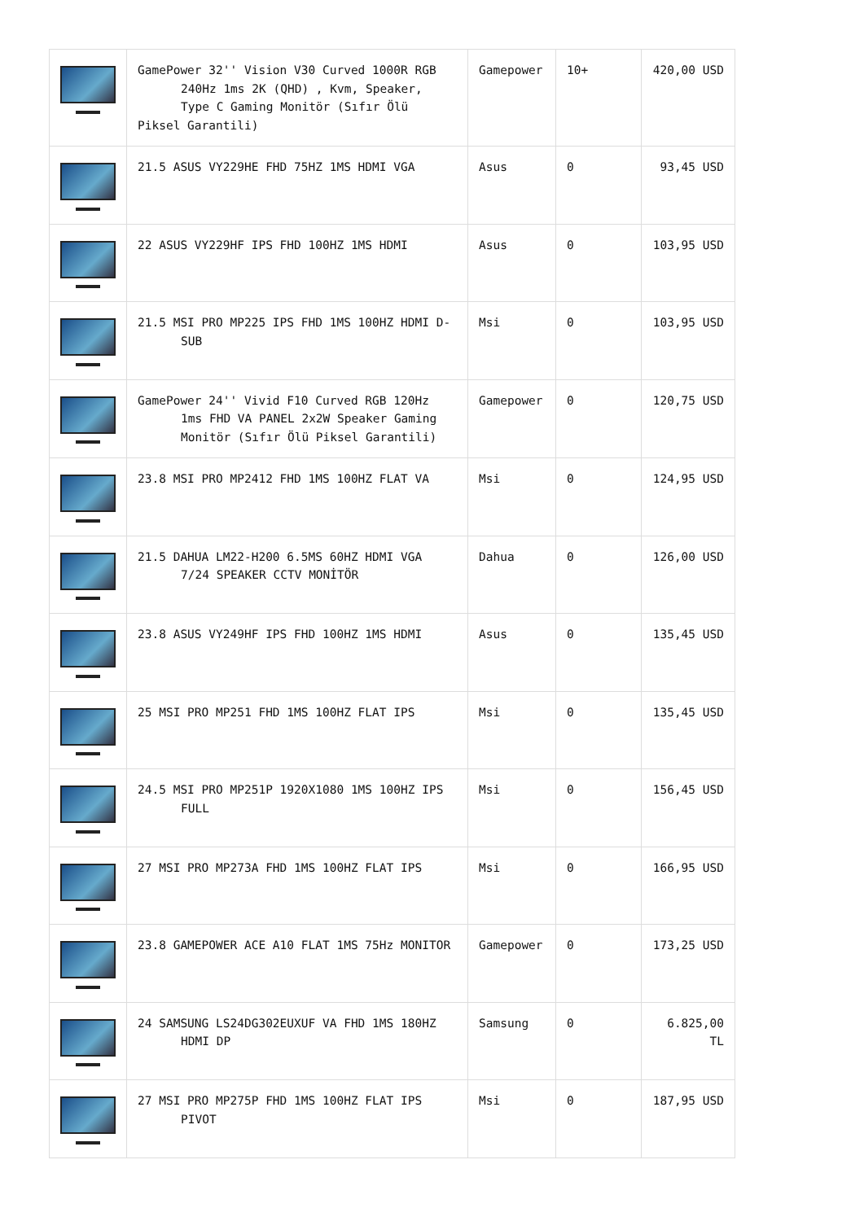| | GamePower 32'' Vision V30 Curved 1000R RGB 240Hz 1ms 2K (QHD) , Kvm, Speaker, Type C Gaming Monitör (Sıfır Ölü Piksel Garantili) | Gamepower | 10+ | 420,00 USD |
| | 21.5 ASUS VY229HE FHD 75HZ 1MS HDMI VGA | Asus | 0 | 93,45 USD |
| | 22 ASUS VY229HF IPS FHD 100HZ 1MS HDMI | Asus | 0 | 103,95 USD |
| | 21.5 MSI PRO MP225 IPS FHD 1MS 100HZ HDMI D-SUB | Msi | 0 | 103,95 USD |
| | GamePower 24'' Vivid F10 Curved RGB 120Hz 1ms FHD VA PANEL 2x2W Speaker Gaming Monitör (Sıfır Ölü Piksel Garantili) | Gamepower | 0 | 120,75 USD |
| | 23.8 MSI PRO MP2412 FHD 1MS 100HZ FLAT VA | Msi | 0 | 124,95 USD |
| | 21.5 DAHUA LM22-H200 6.5MS 60HZ HDMI VGA 7/24 SPEAKER CCTV MONİTÖR | Dahua | 0 | 126,00 USD |
| | 23.8 ASUS VY249HF IPS FHD 100HZ 1MS HDMI | Asus | 0 | 135,45 USD |
| | 25 MSI PRO MP251 FHD 1MS 100HZ FLAT IPS | Msi | 0 | 135,45 USD |
| | 24.5 MSI PRO MP251P 1920X1080 1MS 100HZ IPS FULL | Msi | 0 | 156,45 USD |
| | 27 MSI PRO MP273A FHD 1MS 100HZ FLAT IPS | Msi | 0 | 166,95 USD |
| | 23.8 GAMEPOWER ACE A10 FLAT 1MS 75Hz MONITOR | Gamepower | 0 | 173,25 USD |
| | 24 SAMSUNG LS24DG302EUXUF VA FHD 1MS 180HZ HDMI DP | Samsung | 0 | 6.825,00 TL |
| | 27 MSI PRO MP275P FHD 1MS 100HZ FLAT IPS PIVOT | Msi | 0 | 187,95 USD |